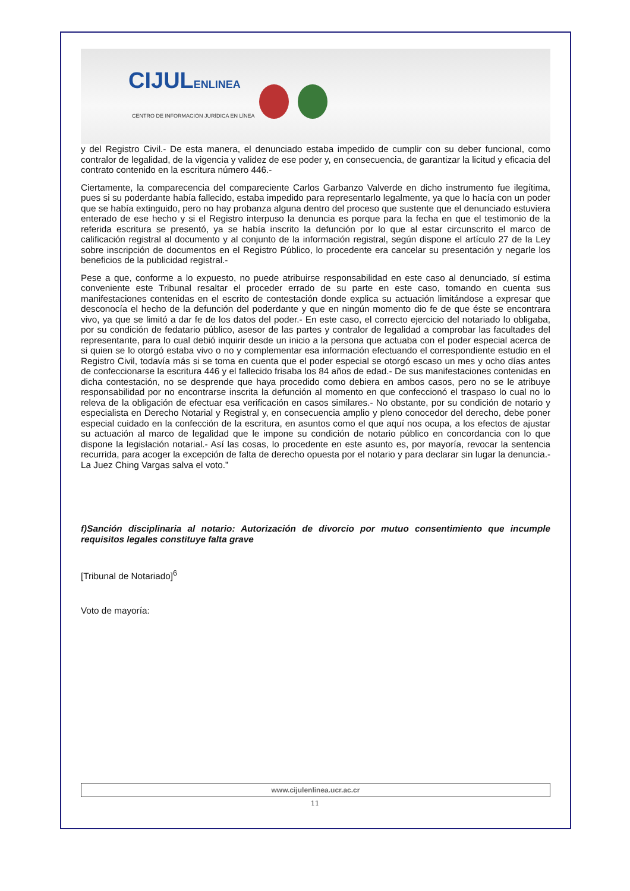CIJULENLINEA
CENTRO DE INFORMACIÓN JURÍDICA EN LÍNEA
y del Registro Civil.- De esta manera, el denunciado estaba impedido de cumplir con su deber funcional, como contralor de legalidad, de la vigencia y validez de ese poder y, en consecuencia, de garantizar la licitud y eficacia del contrato contenido en la escritura número 446.-
Ciertamente, la comparecencia del compareciente Carlos Garbanzo Valverde en dicho instrumento fue ilegítima, pues si su poderdante había fallecido, estaba impedido para representarlo legalmente, ya que lo hacía con un poder que se había extinguido, pero no hay probanza alguna dentro del proceso que sustente que el denunciado estuviera enterado de ese hecho y si el Registro interpuso la denuncia es porque para la fecha en que el testimonio de la referida escritura se presentó, ya se había inscrito la defunción por lo que al estar circunscrito el marco de calificación registral al documento y al conjunto de la información registral, según dispone el artículo 27 de la Ley sobre inscripción de documentos en el Registro Público, lo procedente era cancelar su presentación y negarle los beneficios de la publicidad registral.-
Pese a que, conforme a lo expuesto, no puede atribuirse responsabilidad en este caso al denunciado, sí estima conveniente este Tribunal resaltar el proceder errado de su parte en este caso, tomando en cuenta sus manifestaciones contenidas en el escrito de contestación donde explica su actuación limitándose a expresar que desconocía el hecho de la defunción del poderdante y que en ningún momento dio fe de que éste se encontrara vivo, ya que se limitó a dar fe de los datos del poder.- En este caso, el correcto ejercicio del notariado lo obligaba, por su condición de fedatario público, asesor de las partes y contralor de legalidad a comprobar las facultades del representante, para lo cual debió inquirir desde un inicio a la persona que actuaba con el poder especial acerca de si quien se lo otorgó estaba vivo o no y complementar esa información efectuando el correspondiente estudio en el Registro Civil, todavía más si se toma en cuenta que el poder especial se otorgó escaso un mes y ocho días antes de confeccionarse la escritura 446 y el fallecido frisaba los 84 años de edad.- De sus manifestaciones contenidas en dicha contestación, no se desprende que haya procedido como debiera en ambos casos, pero no se le atribuye responsabilidad por no encontrarse inscrita la defunción al momento en que confeccionó el traspaso lo cual no lo releva de la obligación de efectuar esa verificación en casos similares.- No obstante, por su condición de notario y especialista en Derecho Notarial y Registral y, en consecuencia amplio y pleno conocedor del derecho, debe poner especial cuidado en la confección de la escritura, en asuntos como el que aquí nos ocupa, a los efectos de ajustar su actuación al marco de legalidad que le impone su condición de notario público en concordancia con lo que dispone la legislación notarial.- Así las cosas, lo procedente en este asunto es, por mayoría, revocar la sentencia recurrida, para acoger la excepción de falta de derecho opuesta por el notario y para declarar sin lugar la denuncia.- La Juez Ching Vargas salva el voto.”
f)Sanción disciplinaria al notario: Autorización de divorcio por mutuo consentimiento que incumple requisitos legales constituye falta grave
[Tribunal de Notariado]<sup>6</sup>
Voto de mayoría:
www.cijulenlinea.ucr.ac.cr
11